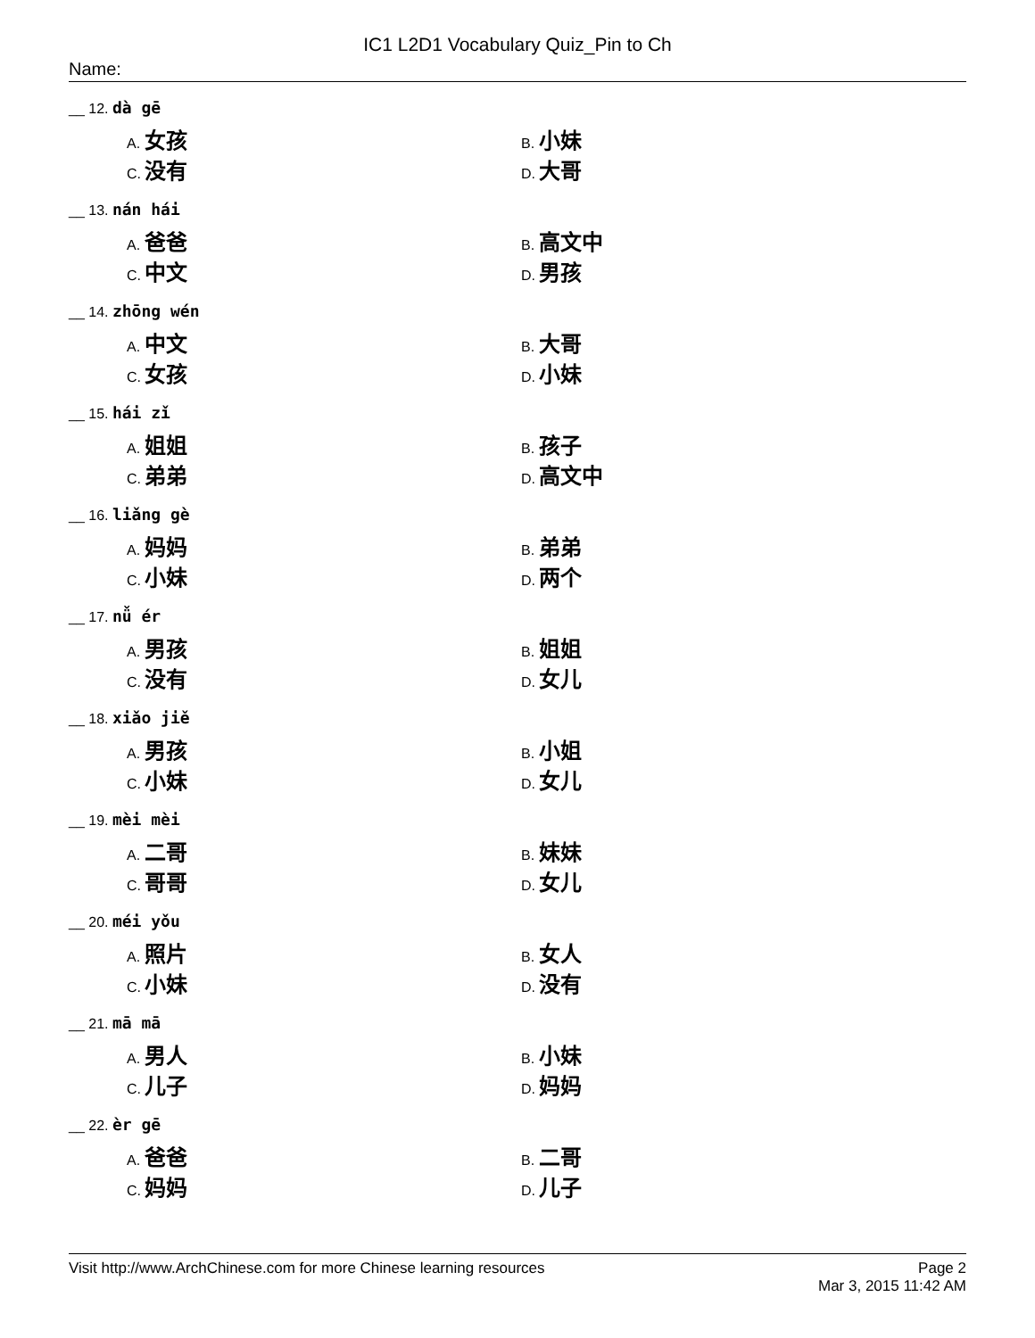IC1 L2D1 Vocabulary Quiz_Pin to Ch
Name:
__ 12. dà gē
A. 女孩
B. 小妹
C. 没有
D. 大哥
__ 13. nán hái
A. 爸爸
B. 高文中
C. 中文
D. 男孩
__ 14. zhōng wén
A. 中文
B. 大哥
C. 女孩
D. 小妹
__ 15. hái zǐ
A. 姐姐
B. 孩子
C. 弟弟
D. 高文中
__ 16. liǎng gè
A. 妈妈
B. 弟弟
C. 小妹
D. 两个
__ 17. nǚ ér
A. 男孩
B. 姐姐
C. 没有
D. 女儿
__ 18. xiǎo jiě
A. 男孩
B. 小姐
C. 小妹
D. 女儿
__ 19. mèi mèi
A. 二哥
B. 妹妹
C. 哥哥
D. 女儿
__ 20. méi yǒu
A. 照片
B. 女人
C. 小妹
D. 没有
__ 21. mā mā
A. 男人
B. 小妹
C. 儿子
D. 妈妈
__ 22. èr gē
A. 爸爸
B. 二哥
C. 妈妈
D. 儿子
Visit http://www.ArchChinese.com for more Chinese learning resources
Page 2
Mar 3, 2015 11:42 AM